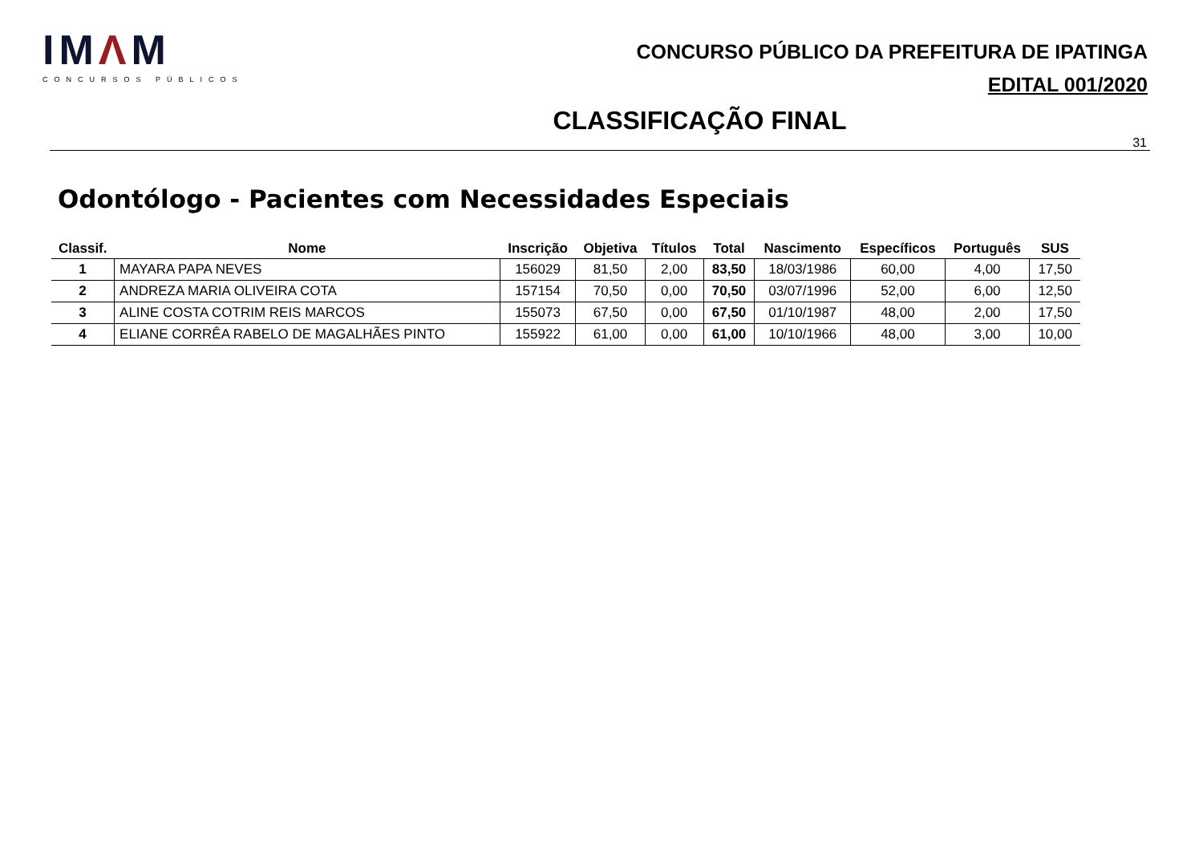IMΛM
CONCURSOS PÚBLICOS
CONCURSO PÚBLICO DA PREFEITURA DE IPATINGA
EDITAL 001/2020
CLASSIFICAÇÃO FINAL
31
Odontólogo - Pacientes com Necessidades Especiais
| Classif. | Nome | Inscrição | Objetiva | Títulos | Total | Nascimento | Específicos | Português | SUS |
| --- | --- | --- | --- | --- | --- | --- | --- | --- | --- |
| 1 | MAYARA PAPA NEVES | 156029 | 81,50 | 2,00 | 83,50 | 18/03/1986 | 60,00 | 4,00 | 17,50 |
| 2 | ANDREZA MARIA OLIVEIRA COTA | 157154 | 70,50 | 0,00 | 70,50 | 03/07/1996 | 52,00 | 6,00 | 12,50 |
| 3 | ALINE COSTA COTRIM REIS MARCOS | 155073 | 67,50 | 0,00 | 67,50 | 01/10/1987 | 48,00 | 2,00 | 17,50 |
| 4 | ELIANE CORRÊA RABELO DE MAGALHÃES PINTO | 155922 | 61,00 | 0,00 | 61,00 | 10/10/1966 | 48,00 | 3,00 | 10,00 |